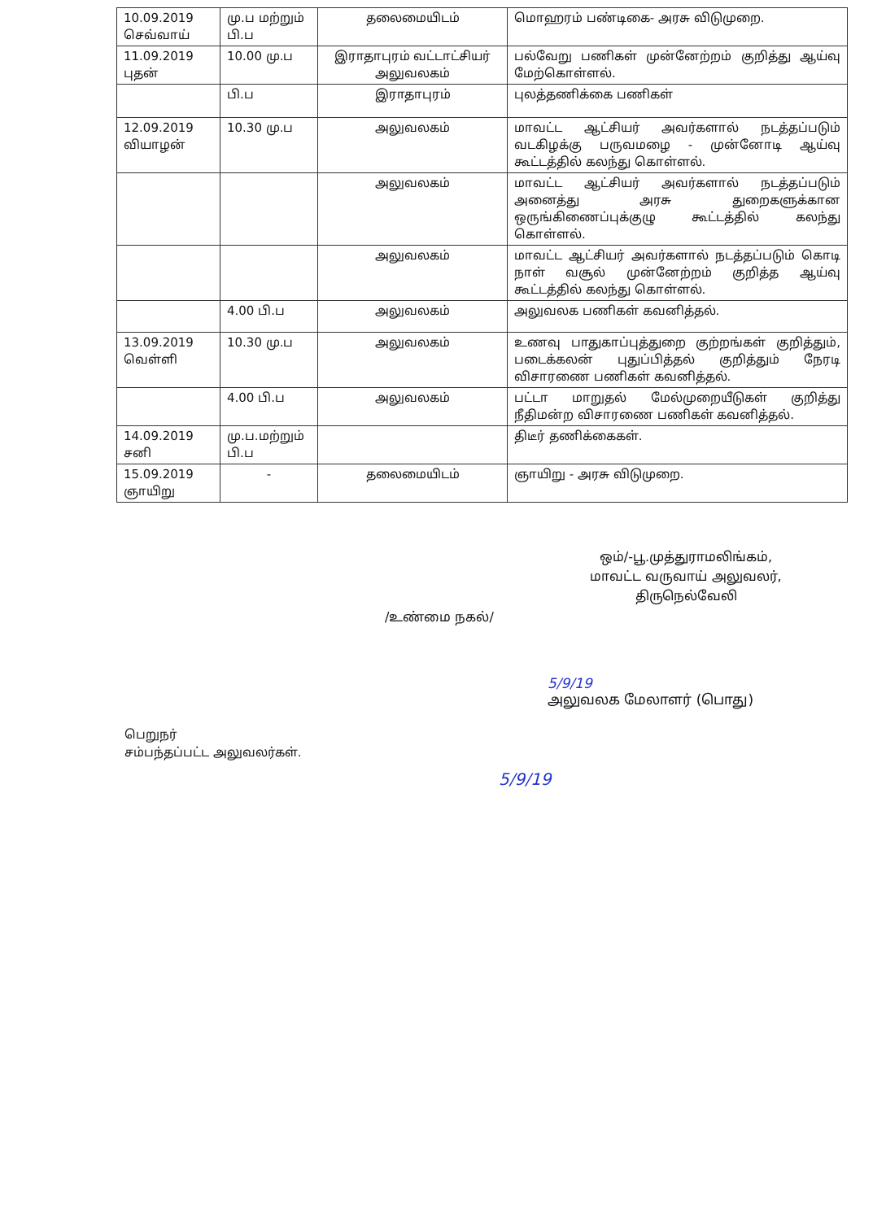| 10.09.2019 செவ்வாய் | மு.ப மற்றும் பி.ப | தலைமையிடம் | மொஹரம் பண்டிகை- அரசு விடுமுறை. |
| 11.09.2019 புதன் | 10.00 மு.ப | இராதாபுரம் வட்டாட்சியர் அலுவலகம் | பல்வேறு பணிகள் முன்னேற்றம் குறித்து ஆய்வு மேற்கொள்ளல். |
| | பி.ப | இராதாபுரம் | புலத்தணிக்கை பணிகள் |
| 12.09.2019 வியாழன் | 10.30 மு.ப | அலுவலகம் | மாவட்ட ஆட்சியர் அவர்களால் நடத்தப்படும் வடகிழக்கு பருவமழை - முன்னோடி ஆய்வு கூட்டத்தில் கலந்து கொள்ளல். |
| | | அலுவலகம் | மாவட்ட ஆட்சியர் அவர்களால் நடத்தப்படும் அனைத்து அரசு துறைகளுக்கான ஒருங்கிணைப்புக்குழு கூட்டத்தில் கலந்து கொள்ளல். |
| | | அலுவலகம் | மாவட்ட ஆட்சியர் அவர்களால் நடத்தப்படும் கொடி நாள் வசூல் முன்னேற்றம் குறித்த ஆய்வு கூட்டத்தில் கலந்து கொள்ளல். |
| | 4.00 பி.ப | அலுவலகம் | அலுவலக பணிகள் கவனித்தல். |
| 13.09.2019 வெள்ளி | 10.30 மு.ப | அலுவலகம் | உணவு பாதுகாப்புத்துறை குற்றங்கள் குறித்தும், படைக்கலன் புதுப்பித்தல் குறித்தும் நேரடி விசாரணை பணிகள் கவனித்தல். |
| | 4.00 பி.ப | அலுவலகம் | பட்டா மாறுதல் மேல்முறையீடுகள் குறித்து நீதிமன்ற விசாரணை பணிகள் கவனித்தல். |
| 14.09.2019 சனி | மு.ப.மற்றும் பி.ப | | திடீர் தணிக்கைகள். |
| 15.09.2019 ஞாயிறு | - | தலைமையிடம் | ஞாயிறு - அரசு விடுமுறை. |
ஒம்/-பூ.முத்துராமலிங்கம்,
மாவட்ட வருவாய் அலுவலர்,
திருநெல்வேலி
/உண்மை நகல்/
5/9/19
அலுவலக மேலாளர் (பொது)
பெறுநர்
சம்பந்தப்பட்ட அலுவலர்கள்.
5/9/19